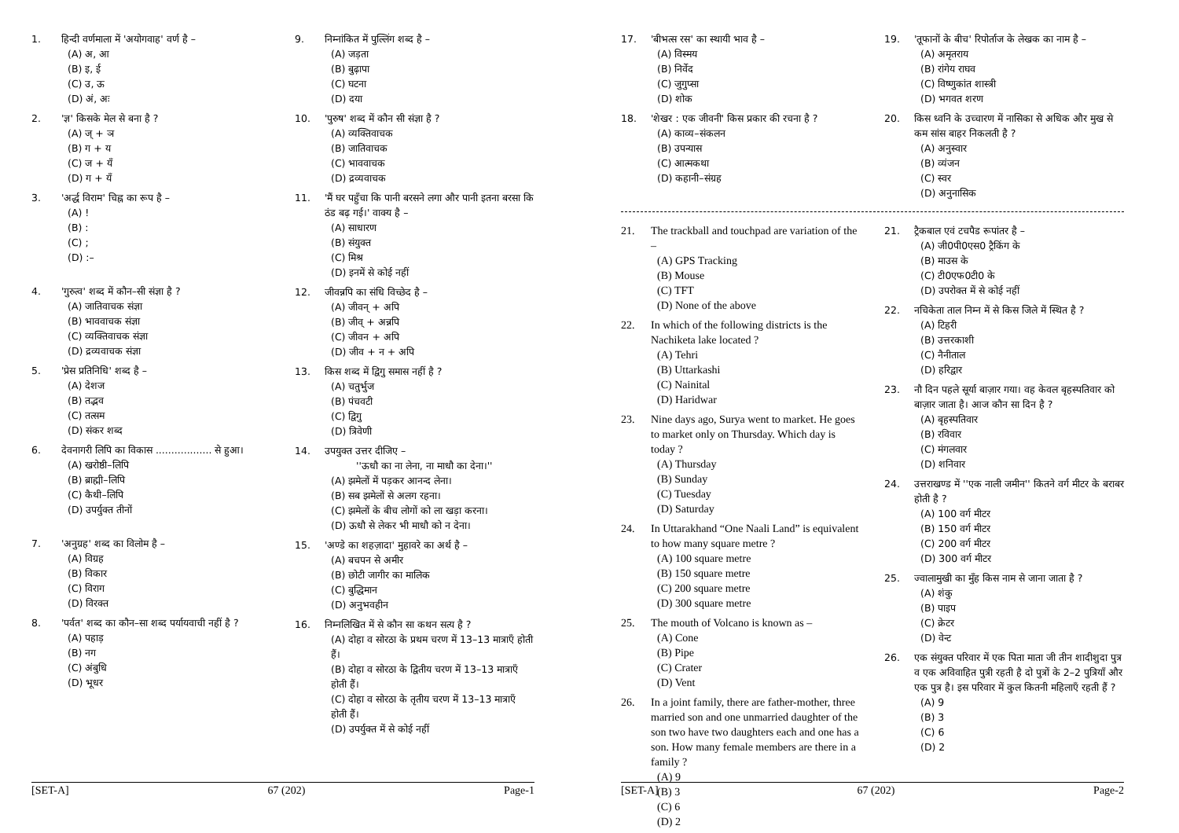1. हिन्दी वर्णमाला में 'अयोगवाह' वर्ण है –
(A) अ, आ
(B) इ, ई
(C) उ, ऊ
(D) अं, अः
2. 'ज्ञ' किसके मेल से बना है ?
(A) ज् + ञ
(B) ग + य
(C) ज + यँ
(D) ग + यँ
3. 'अर्द्ध विराम' चिह्न का रूप है –
(A) !
(B) :
(C) ;
(D) :–
4. 'गुरुत्व' शब्द में कौन–सी संज्ञा है ?
(A) जातिवाचक संज्ञा
(B) भाववाचक संज्ञा
(C) व्यक्तिवाचक संज्ञा
(D) द्रव्यवाचक संज्ञा
5. 'प्रेस प्रतिनिधि' शब्द है –
(A) देशज
(B) तद्भव
(C) तत्सम
(D) संकर शब्द
6. देवनागरी लिपि का विकास .................. से हुआ।
(A) खरोष्ठी–लिपि
(B) ब्राह्मी–लिपि
(C) कैथी–लिपि
(D) उपर्युक्त तीनों
7. 'अनुग्रह' शब्द का विलोम है –
(A) विग्रह
(B) विकार
(C) विराग
(D) विरक्त
8. 'पर्वत' शब्द का कौन–सा शब्द पर्यायवाची नहीं है ?
(A) पहाड़
(B) नग
(C) अंबुधि
(D) भूधर
9. निम्नांकित में पुल्लिंग शब्द है –
(A) जड़ता
(B) बुढ़ापा
(C) घटना
(D) दया
10. 'पुरुष' शब्द में कौन सी संज्ञा है ?
(A) व्यक्तिवाचक
(B) जातिवाचक
(C) भाववाचक
(D) द्रव्यवाचक
11. 'मैं घर पहुँचा कि पानी बरसने लगा और पानी इतना बरसा कि ठंड बढ़ गई।' वाक्य है –
(A) साधारण
(B) संयुक्त
(C) मिश्र
(D) इनमें से कोई नहीं
12. जीवन्नपि का संधि विच्छेद है –
(A) जीवन् + अपि
(B) जीव् + अन्नपि
(C) जीवन + अपि
(D) जीव + न + अपि
13. किस शब्द में द्विगु समास नहीं है ?
(A) चतुर्भुज
(B) पंचवटी
(C) द्विगु
(D) त्रिवेणी
14. उपयुक्त उत्तर दीजिए –
''ऊधौ का ना लेना, ना माधौ का देना।''
(A) झमेलों में पड़कर आनन्द लेना।
(B) सब झमेलों से अलग रहना।
(C) झमेलों के बीच लोगों को ला खड़ा करना।
(D) ऊधौ से लेकर भी माधौ को न देना।
15. 'अण्डे का शहज़ादा' मुहावरे का अर्थ है –
(A) बचपन से अमीर
(B) छोटी जागीर का मालिक
(C) बुद्धिमान
(D) अनुभवहीन
16. निम्नलिखित में से कौन सा कथन सत्य है ?
(A) दोहा व सोरठा के प्रथम चरण में 13–13 मात्राएँ होती हैं।
(B) दोहा व सोरठा के द्वितीय चरण में 13–13 मात्राएँ होती हैं।
(C) दोहा व सोरठा के तृतीय चरण में 13–13 मात्राएँ होती हैं।
(D) उपर्युक्त में से कोई नहीं
[SET-A] 67 (202) Page-1
17. 'बीभत्स रस' का स्थायी भाव है –
(A) विस्मय
(B) निर्वेद
(C) जुगुप्सा
(D) शोक
18. 'शेखर : एक जीवनी' किस प्रकार की रचना है ?
(A) काव्य–संकलन
(B) उपन्यास
(C) आत्मकथा
(D) कहानी–संग्रह
19. 'तूफानों के बीच' रिपोर्ताज के लेखक का नाम है –
(A) अमृतराय
(B) रांगेय राघव
(C) विष्णुकांत शास्त्री
(D) भगवत शरण
20. किस ध्वनि के उच्चारण में नासिका से अधिक और मुख से कम सांस बाहर निकलती है ?
(A) अनुस्वार
(B) व्यंजन
(C) स्वर
(D) अनुनासिक
21. The trackball and touchpad are variation of the –
(A) GPS Tracking
(B) Mouse
(C) TFT
(D) None of the above
22. In which of the following districts is the Nachiketa lake located ?
(A) Tehri
(B) Uttarkashi
(C) Nainital
(D) Haridwar
23. Nine days ago, Surya went to market. He goes to market only on Thursday. Which day is today ?
(A) Thursday
(B) Sunday
(C) Tuesday
(D) Saturday
24. In Uttarakhand “One Naali Land” is equivalent to how many square metre ?
(A) 100 square metre
(B) 150 square metre
(C) 200 square metre
(D) 300 square metre
25. The mouth of Volcano is known as –
(A) Cone
(B) Pipe
(C) Crater
(D) Vent
26. In a joint family, there are father-mother, three married son and one unmarried daughter of the son two have two daughters each and one has a son. How many female members are there in a family ?
(A) 9
(B) 3
(C) 6
(D) 2
21. ट्रैकबाल एवं टचपैड रूपांतर है –
(A) जी0पी0एस0 ट्रैकिंग के
(B) माउस के
(C) टी0एफ0टी0 के
(D) उपरोक्त में से कोई नहीं
22. नचिकेता ताल निम्न में से किस जिले में स्थित है ?
(A) टिहरी
(B) उत्तरकाशी
(C) नैनीताल
(D) हरिद्वार
23. नौ दिन पहले सूर्या बाज़ार गया। वह केवल बृहस्पतिवार को बाज़ार जाता है। आज कौन सा दिन है ?
(A) बृहस्पतिवार
(B) रविवार
(C) मंगलवार
(D) शनिवार
24. उत्तराखण्ड में ''एक नाली जमीन'' कितने वर्ग मीटर के बराबर होती है ?
(A) 100 वर्ग मीटर
(B) 150 वर्ग मीटर
(C) 200 वर्ग मीटर
(D) 300 वर्ग मीटर
25. ज्वालामुखी का मुँह किस नाम से जाना जाता है ?
(A) शंकु
(B) पाइप
(C) क्रेटर
(D) वेन्ट
26. एक संयुक्त परिवार में एक पिता माता जी तीन शादीशुदा पुत्र व एक अविवाहित पुत्री रहती है दो पुत्रों के 2–2 पुत्रियाँ और एक पुत्र है। इस परिवार में कुल कितनी महिलाएँ रहती हैं ?
(A) 9
(B) 3
(C) 6
(D) 2
[SET-A] 67 (202) Page-2